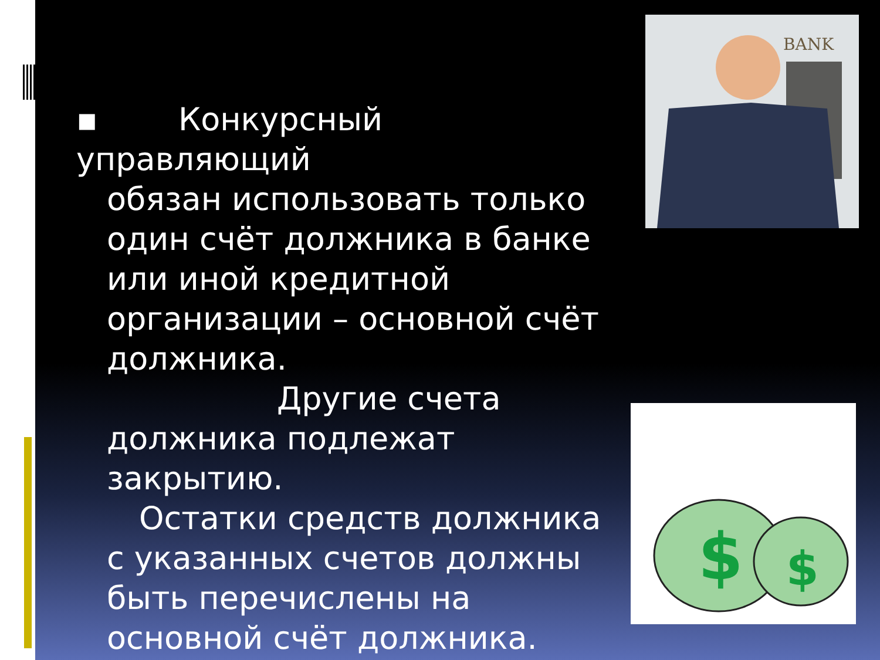▪ Конкурсный управляющий
обязан использовать только один счёт должника в банке или иной кредитной организации – основной счёт должника.
Другие счета должника подлежат закрытию.
Остатки средств должника с указанных счетов должны быть перечислены на основной счёт должника.
BANK
$
$